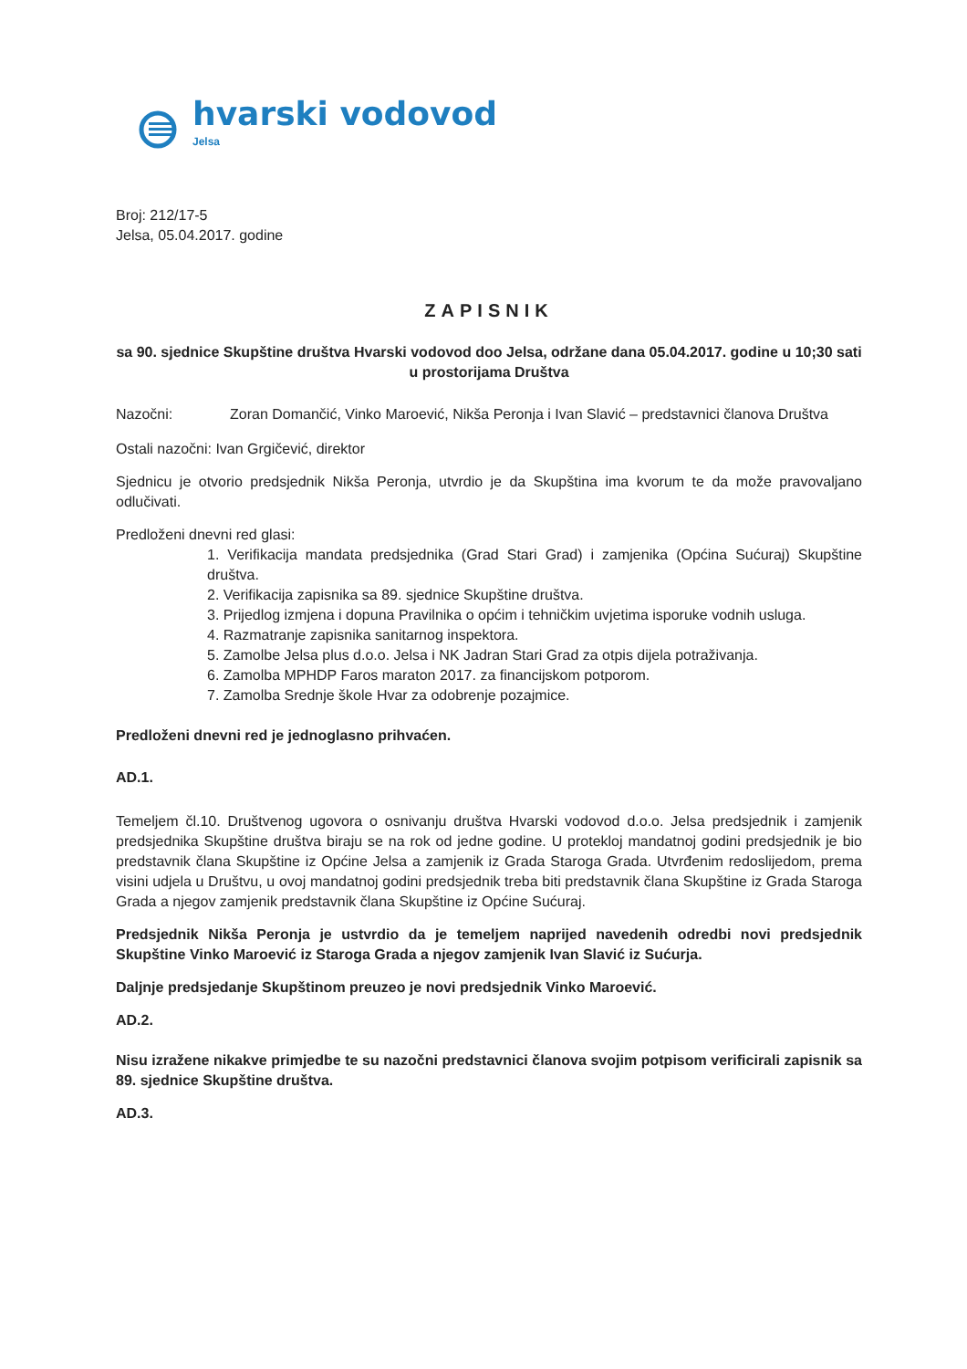hvarski vodovod
Jelsa
Broj: 212/17-5
Jelsa, 05.04.2017. godine
ZAPISNIK
sa 90. sjednice Skupštine društva Hvarski vodovod doo Jelsa, održane dana 05.04.2017. godine u 10;30 sati u prostorijama Društva
Nazočni: Zoran Domančić, Vinko Maroević, Nikša Peronja i Ivan Slavić – predstavnici članova Društva
Ostali nazočni: Ivan Grgičević, direktor
Sjednicu je otvorio predsjednik Nikša Peronja, utvrdio je da Skupština ima kvorum te da može pravovaljano odlučivati.
Predloženi dnevni red glasi:
1. Verifikacija mandata predsjednika (Grad Stari Grad) i zamjenika (Općina Sućuraj) Skupštine društva.
2. Verifikacija zapisnika sa 89. sjednice Skupštine društva.
3. Prijedlog izmjena i dopuna Pravilnika o općim i tehničkim uvjetima isporuke vodnih usluga.
4. Razmatranje zapisnika sanitarnog inspektora.
5. Zamolbe Jelsa plus d.o.o. Jelsa i NK Jadran Stari Grad za otpis dijela potraživanja.
6. Zamolba MPHDP Faros maraton 2017. za financijskom potporom.
7. Zamolba Srednje škole Hvar za odobrenje pozajmice.
Predloženi dnevni red je jednoglasno prihvaćen.
AD.1.
Temeljem čl.10. Društvenog ugovora o osnivanju društva Hvarski vodovod d.o.o. Jelsa predsjednik i zamjenik predsjednika Skupštine društva biraju se na rok od jedne godine. U proteklој mandatnoj godini predsjednik je bio predstavnik člana Skupštine iz Općine Jelsa a zamjenik iz Grada Staroga Grada. Utvrđenim redoslijedom, prema visini udjela u Društvu, u ovoj mandatnoj godini predsjednik treba biti predstavnik člana Skupštine iz Grada Staroga Grada a njegov zamjenik predstavnik člana Skupštine iz Općine Sućuraj.
Predsjednik Nikša Peronja je ustvrdio da je temeljem naprijed navedenih odredbi novi predsjednik Skupštine Vinko Maroević iz Staroga Grada a njegov zamjenik Ivan Slavić iz Sućurja.
Daljnje predsjedanje Skupštinom preuzeo je novi predsjednik Vinko Maroević.
AD.2.
Nisu izražene nikakve primjedbe te su nazočni predstavnici članova svojim potpisom verificirali zapisnik sa 89. sjednice Skupštine društva.
AD.3.